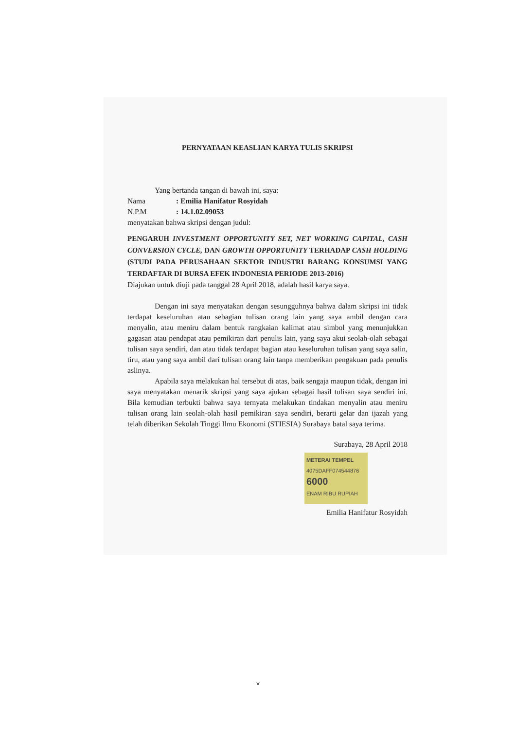PERNYATAAN KEASLIAN KARYA TULIS SKRIPSI
Yang bertanda tangan di bawah ini, saya:
Nama: Emilia Hanifatur Rosyidah
N.P.M: 14.1.02.09053
menyatakan bahwa skripsi dengan judul:
PENGARUH INVESTMENT OPPORTUNITY SET, NET WORKING CAPITAL, CASH CONVERSION CYCLE, DAN GROWTH OPPORTUNITY TERHADAP CASH HOLDING (STUDI PADA PERUSAHAAN SEKTOR INDUSTRI BARANG KONSUMSI YANG TERDAFTAR DI BURSA EFEK INDONESIA PERIODE 2013-2016)
Diajukan untuk diuji pada tanggal 28 April 2018, adalah hasil karya saya.
Dengan ini saya menyatakan dengan sesungguhnya bahwa dalam skripsi ini tidak terdapat keseluruhan atau sebagian tulisan orang lain yang saya ambil dengan cara menyalin, atau meniru dalam bentuk rangkaian kalimat atau simbol yang menunjukkan gagasan atau pendapat atau pemikiran dari penulis lain, yang saya akui seolah-olah sebagai tulisan saya sendiri, dan atau tidak terdapat bagian atau keseluruhan tulisan yang saya salin, tiru, atau yang saya ambil dari tulisan orang lain tanpa memberikan pengakuan pada penulis aslinya.
Apabila saya melakukan hal tersebut di atas, baik sengaja maupun tidak, dengan ini saya menyatakan menarik skripsi yang saya ajukan sebagai hasil tulisan saya sendiri ini. Bila kemudian terbukti bahwa saya ternyata melakukan tindakan menyalin atau meniru tulisan orang lain seolah-olah hasil pemikiran saya sendiri, berarti gelar dan ijazah yang telah diberikan Sekolah Tinggi Ilmu Ekonomi (STIESIA) Surabaya batal saya terima.
Surabaya, 28 April 2018
METERAI TEMPEL
4075DAFF074544876
6000
ENAM RIBU RUPIAH
Emilia Hanifatur Rosyidah
v